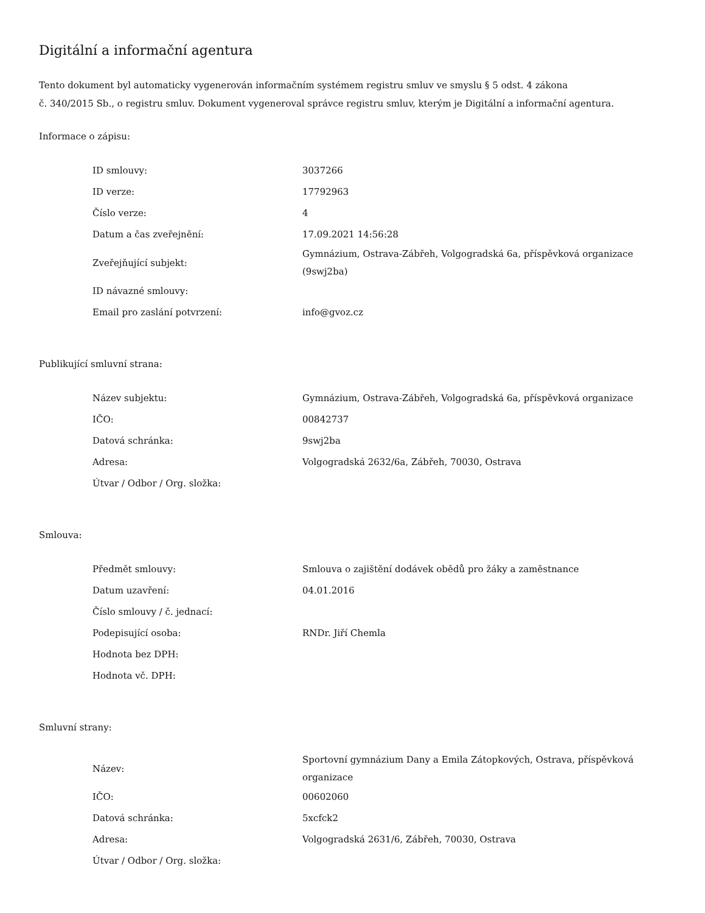Digitální a informační agentura
Tento dokument byl automaticky vygenerován informačním systémem registru smluv ve smyslu § 5 odst. 4 zákona
č. 340/2015 Sb., o registru smluv. Dokument vygeneroval správce registru smluv, kterým je Digitální a informační agentura.
Informace o zápisu:
| ID smlouvy: | 3037266 |
| ID verze: | 17792963 |
| Číslo verze: | 4 |
| Datum a čas zveřejnění: | 17.09.2021 14:56:28 |
| Zveřejňující subjekt: | Gymnázium, Ostrava-Zábřeh, Volgogradská 6a, příspěvková organizace (9swj2ba) |
| ID návazné smlouvy: | |
| Email pro zaslání potvrzení: | info@gvoz.cz |
Publikující smluvní strana:
| Název subjektu: | Gymnázium, Ostrava-Zábřeh, Volgogradská 6a, příspěvková organizace |
| IČO: | 00842737 |
| Datová schránka: | 9swj2ba |
| Adresa: | Volgogradská 2632/6a, Zábřeh, 70030, Ostrava |
| Útvar / Odbor / Org. složka: | |
Smlouva:
| Předmět smlouvy: | Smlouva o zajištění dodávek obědů pro žáky a zaměstnance |
| Datum uzavření: | 04.01.2016 |
| Číslo smlouvy / č. jednací: | |
| Podepisující osoba: | RNDr. Jiří Chemla |
| Hodnota bez DPH: | |
| Hodnota vč. DPH: | |
Smluvní strany:
| Název: | Sportovní gymnázium Dany a Emila Zátopkových, Ostrava, příspěvková organizace |
| IČO: | 00602060 |
| Datová schránka: | 5xcfck2 |
| Adresa: | Volgogradská 2631/6, Zábřeh, 70030, Ostrava |
| Útvar / Odbor / Org. složka: | |